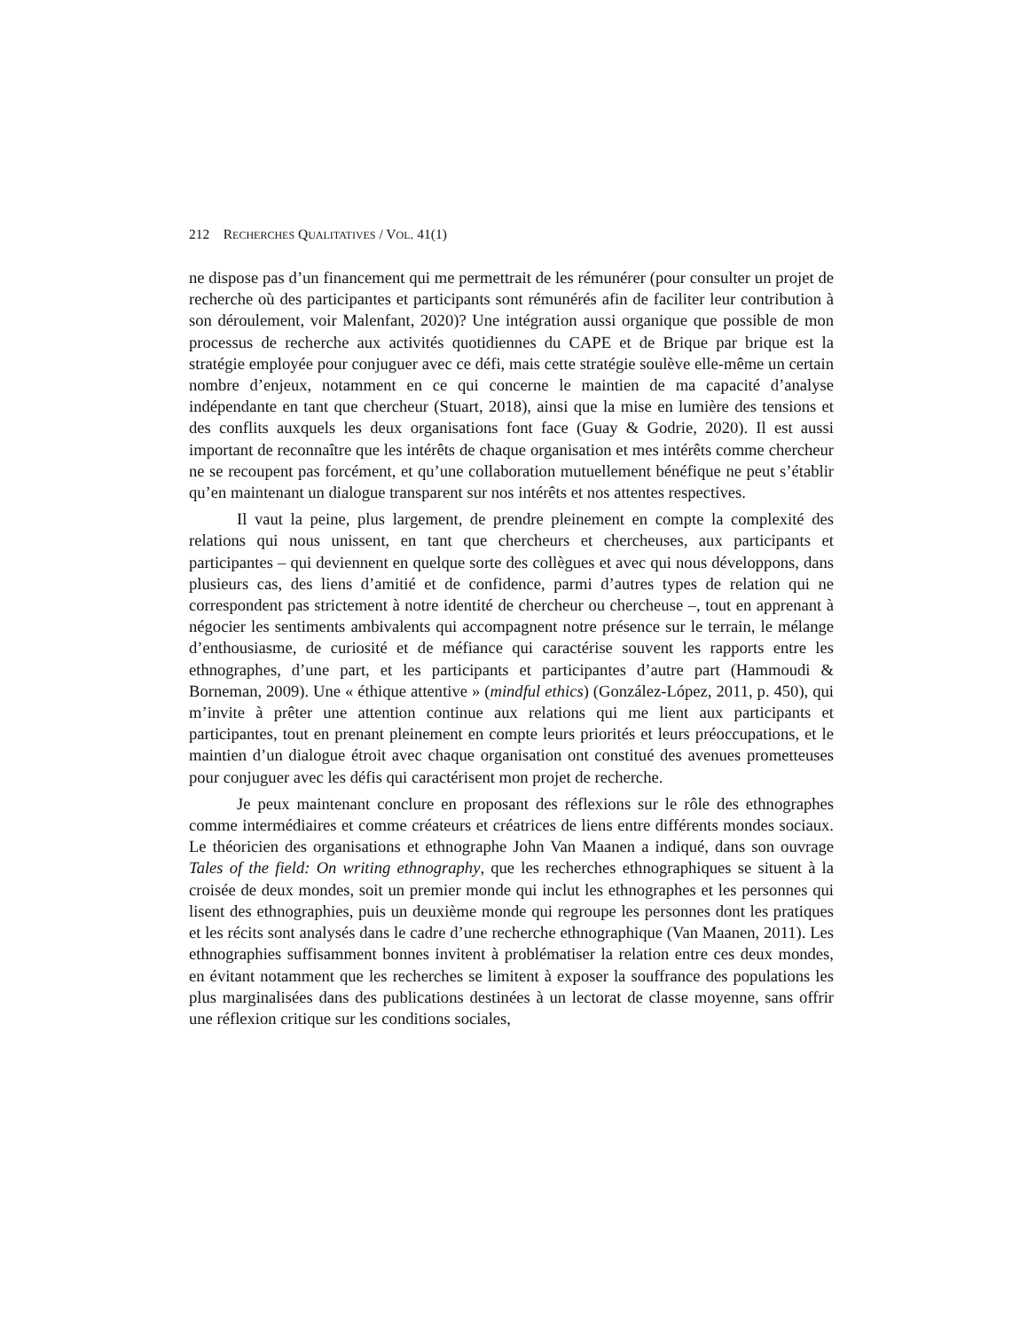212 RECHERCHES QUALITATIVES / VOL. 41(1)
ne dispose pas d’un financement qui me permettrait de les rémunérer (pour consulter un projet de recherche où des participantes et participants sont rémunérés afin de faciliter leur contribution à son déroulement, voir Malenfant, 2020)? Une intégration aussi organique que possible de mon processus de recherche aux activités quotidiennes du CAPE et de Brique par brique est la stratégie employée pour conjuguer avec ce défi, mais cette stratégie soulève elle-même un certain nombre d’enjeux, notamment en ce qui concerne le maintien de ma capacité d’analyse indépendante en tant que chercheur (Stuart, 2018), ainsi que la mise en lumière des tensions et des conflits auxquels les deux organisations font face (Guay & Godrie, 2020). Il est aussi important de reconnaître que les intérêts de chaque organisation et mes intérêts comme chercheur ne se recoupent pas forcément, et qu’une collaboration mutuellement bénéfique ne peut s’établir qu’en maintenant un dialogue transparent sur nos intérêts et nos attentes respectives.
Il vaut la peine, plus largement, de prendre pleinement en compte la complexité des relations qui nous unissent, en tant que chercheurs et chercheuses, aux participants et participantes – qui deviennent en quelque sorte des collègues et avec qui nous développons, dans plusieurs cas, des liens d’amitié et de confidence, parmi d’autres types de relation qui ne correspondent pas strictement à notre identité de chercheur ou chercheuse –, tout en apprenant à négocier les sentiments ambivalents qui accompagnent notre présence sur le terrain, le mélange d’enthousiasme, de curiosité et de méfiance qui caractérise souvent les rapports entre les ethnographes, d’une part, et les participants et participantes d’autre part (Hammoudi & Borneman, 2009). Une « éthique attentive » (mindful ethics) (González-López, 2011, p. 450), qui m’invite à prêter une attention continue aux relations qui me lient aux participants et participantes, tout en prenant pleinement en compte leurs priorités et leurs préoccupations, et le maintien d’un dialogue étroit avec chaque organisation ont constitué des avenues prometteuses pour conjuguer avec les défis qui caractérisent mon projet de recherche.
Je peux maintenant conclure en proposant des réflexions sur le rôle des ethnographes comme intermédiaires et comme créateurs et créatrices de liens entre différents mondes sociaux. Le théoricien des organisations et ethnographe John Van Maanen a indiqué, dans son ouvrage Tales of the field: On writing ethnography, que les recherches ethnographiques se situent à la croisée de deux mondes, soit un premier monde qui inclut les ethnographes et les personnes qui lisent des ethnographies, puis un deuxième monde qui regroupe les personnes dont les pratiques et les récits sont analysés dans le cadre d’une recherche ethnographique (Van Maanen, 2011). Les ethnographies suffisamment bonnes invitent à problématiser la relation entre ces deux mondes, en évitant notamment que les recherches se limitent à exposer la souffrance des populations les plus marginalisées dans des publications destinées à un lectorat de classe moyenne, sans offrir une réflexion critique sur les conditions sociales,